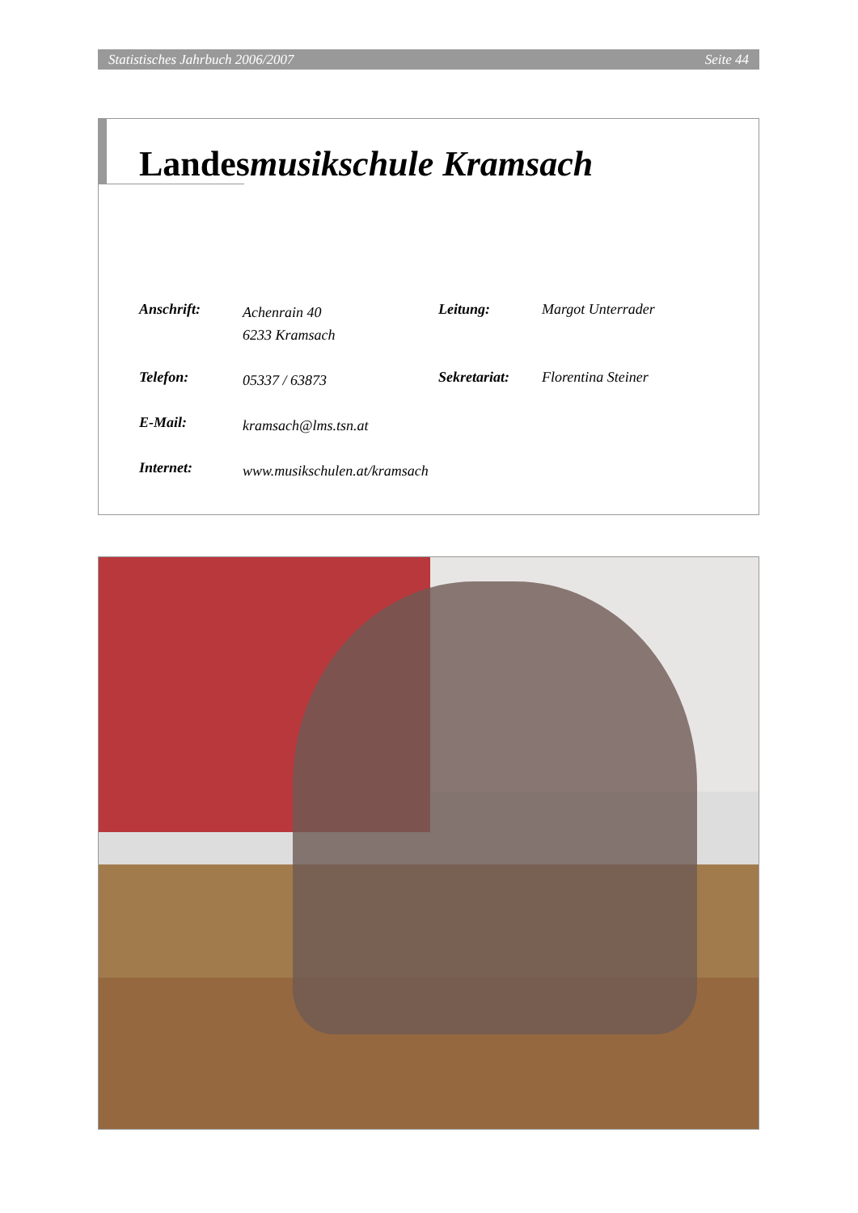Statistisches Jahrbuch 2006/2007 Seite 44
Landesmusikschule Kramsach
Anschrift:
Achenrain 40
6233 Kramsach
Leitung: Margot Unterrader
Telefon:
05337 / 63873
Sekretariat:
Florentina Steiner
E-Mail:
kramsach@lms.tsn.at
Internet:
www.musikschulen.at/kramsach